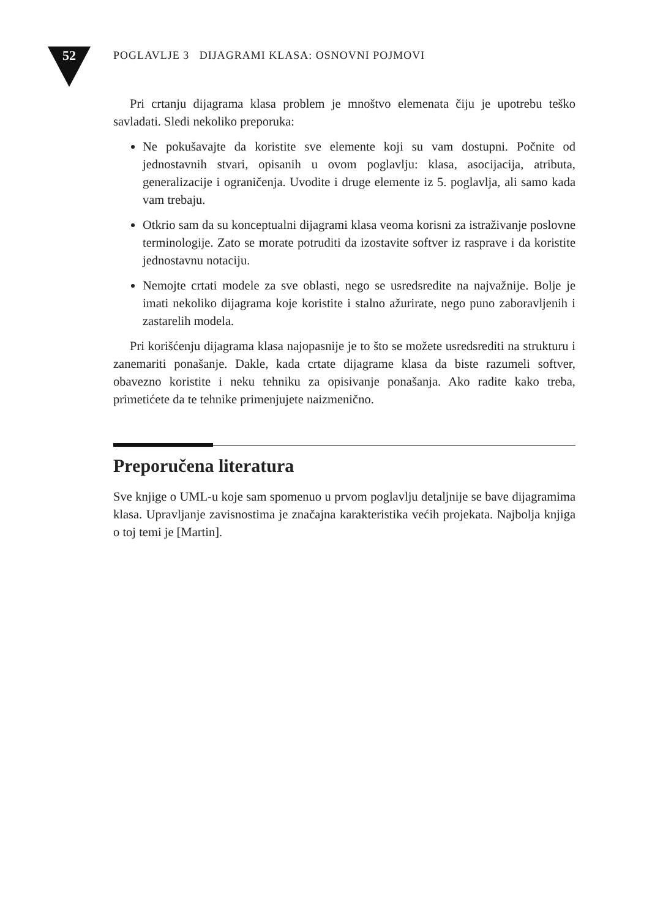52
POGLAVLJE 3 DIJAGRAMI KLASA: OSNOVNI POJMOVI
Pri crtanju dijagrama klasa problem je mnoštvo elemenata čiju je upotrebu teško savladati. Sledi nekoliko preporuka:
Ne pokušavajte da koristite sve elemente koji su vam dostupni. Počnite od jednostavnih stvari, opisanih u ovom poglavlju: klasa, asocijacija, atributa, generalizacije i ograničenja. Uvodite i druge elemente iz 5. poglavlja, ali samo kada vam trebaju.
Otkrio sam da su konceptualni dijagrami klasa veoma korisni za istraživanje poslovne terminologije. Zato se morate potruditi da izostavite softver iz rasprave i da koristite jednostavnu notaciju.
Nemojte crtati modele za sve oblasti, nego se usredsredite na najvažnije. Bolje je imati nekoliko dijagrama koje koristite i stalno ažurirate, nego puno zaboravljenih i zastarelih modela.
Pri korišćenju dijagrama klasa najopasnije je to što se možete usredsrediti na strukturu i zanemariti ponašanje. Dakle, kada crtate dijagrame klasa da biste razumeli softver, obavezno koristite i neku tehniku za opisivanje ponašanja. Ako radite kako treba, primetićete da te tehnike primenjujete naizmenično.
Preporučena literatura
Sve knjige o UML-u koje sam spomenuo u prvom poglavlju detaljnije se bave dijagramima klasa. Upravljanje zavisnostima je značajna karakteristika većih projekata. Najbolja knjiga o toj temi je [Martin].